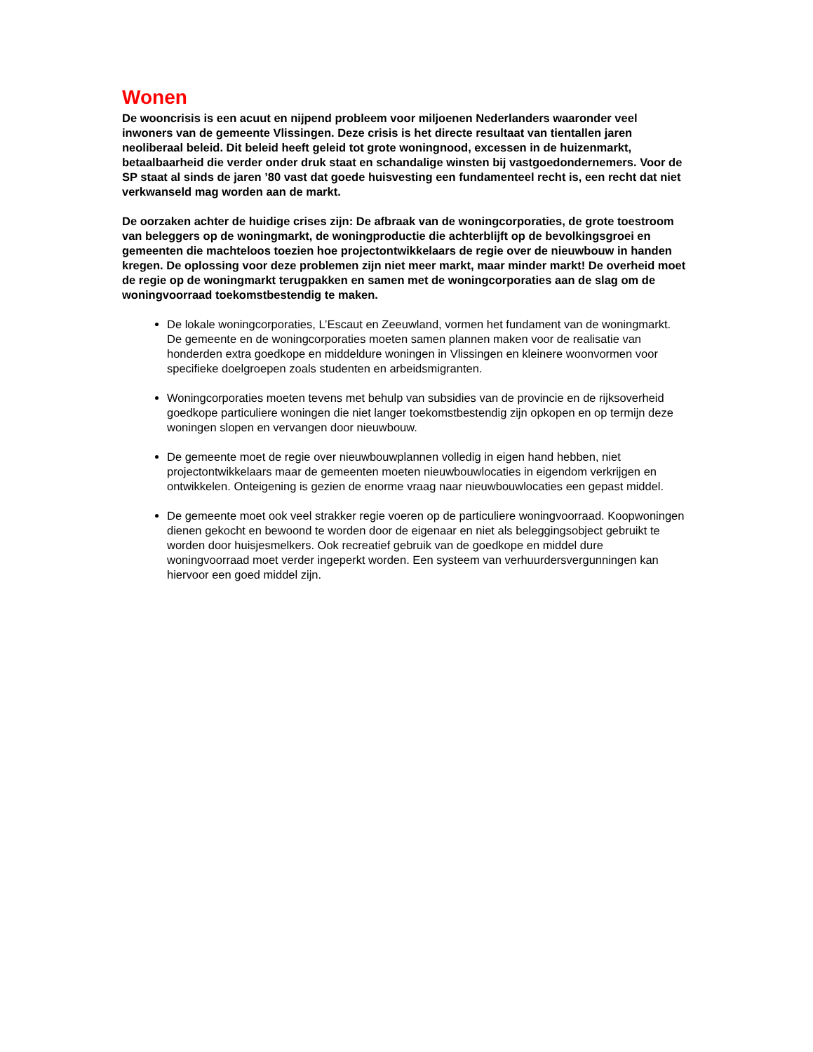Wonen
De wooncrisis is een acuut en nijpend probleem voor miljoenen Nederlanders waaronder veel inwoners van de gemeente Vlissingen. Deze crisis is het directe resultaat van tientallen jaren neoliberaal beleid. Dit beleid heeft geleid tot grote woningnood, excessen in de huizenmarkt, betaalbaarheid die verder onder druk staat en schandalige winsten bij vastgoedondernemers. Voor de SP staat al sinds de jaren ’80 vast dat goede huisvesting een fundamenteel recht is, een recht dat niet verkwanseld mag worden aan de markt.
De oorzaken achter de huidige crises zijn: De afbraak van de woningcorporaties, de grote toestroom van beleggers op de woningmarkt, de woningproductie die achterblijft op de bevolkingsgroei en gemeenten die machteloos toezien hoe projectontwikkelaars de regie over de nieuwbouw in handen kregen. De oplossing voor deze problemen zijn niet meer markt, maar minder markt! De overheid moet de regie op de woningmarkt terugpakken en samen met de woningcorporaties aan de slag om de woningvoorraad toekomstbestendig te maken.
De lokale woningcorporaties, L’Escaut en Zeeuwland, vormen het fundament van de woningmarkt. De gemeente en de woningcorporaties moeten samen plannen maken voor de realisatie van honderden extra goedkope en middeldure woningen in Vlissingen en kleinere woonvormen voor specifieke doelgroepen zoals studenten en arbeidsmigranten.
Woningcorporaties moeten tevens met behulp van subsidies van de provincie en de rijksoverheid goedkope particuliere woningen die niet langer toekomstbestendig zijn opkopen en op termijn deze woningen slopen en vervangen door nieuwbouw.
De gemeente moet de regie over nieuwbouwplannen volledig in eigen hand hebben, niet projectontwikkelaars maar de gemeenten moeten nieuwbouwlocaties in eigendom verkrijgen en ontwikkelen. Onteigening is gezien de enorme vraag naar nieuwbouwlocaties een gepast middel.
De gemeente moet ook veel strakker regie voeren op de particuliere woningvoorraad. Koopwoningen dienen gekocht en bewoond te worden door de eigenaar en niet als beleggingsobject gebruikt te worden door huisjesmelkers. Ook recreatief gebruik van de goedkope en middel dure woningvoorraad moet verder ingeperkt worden. Een systeem van verhuurdersvergunningen kan hiervoor een goed middel zijn.